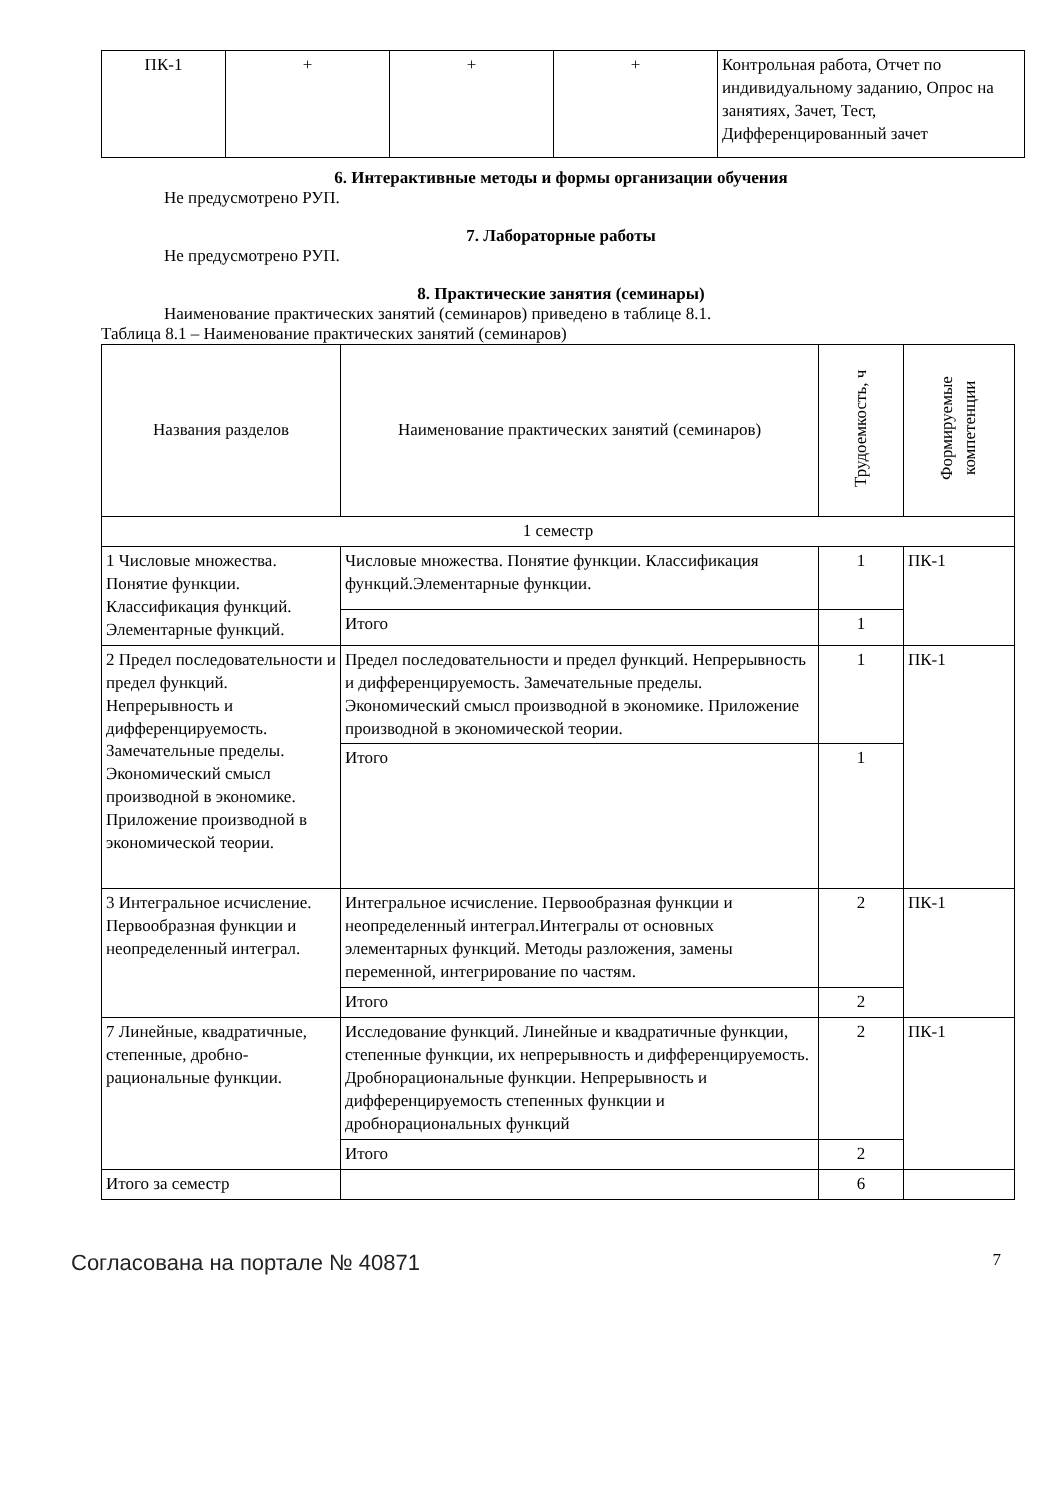| ПК-1 | + | + | + | Контрольная работа, Отчет по индивидуальному заданию, Опрос на занятиях, Зачет, Тест, Дифференцированный зачет |
6. Интерактивные методы и формы организации обучения
Не предусмотрено РУП.
7. Лабораторные работы
Не предусмотрено РУП.
8. Практические занятия (семинары)
Наименование практических занятий (семинаров) приведено в таблице 8.1.
Таблица 8.1 – Наименование практических занятий (семинаров)
| Названия разделов | Наименование практических занятий (семинаров) | Трудоемкость, ч | Формируемые компетенции |
| --- | --- | --- | --- |
| 1 семестр | | | |
| 1 Числовые множества. Понятие функции. Классификация функций. Элементарные функций. | Числовые множества. Понятие функции. Классификация функций.Элементарные функции. | 1 | ПК-1 |
| | Итого | 1 | |
| 2 Предел последовательности и предел функций. Непрерывность и дифференцируемость. Замечательные пределы. Экономический смысл производной в экономике. Приложение производной в экономической теории. | Предел последовательности и предел функций. Непрерывность и дифференцируемость. Замечательные пределы. Экономический смысл производной в экономике. Приложение производной в экономической теории. | 1 | ПК-1 |
| | Итого | 1 | |
| 3 Интегральное исчисление. Первообразная функции и неопределенный интеграл. | Интегральное исчисление. Первообразная функции и неопределенный интеграл.Интегралы от основных элементарных функций. Методы разложения, замены переменной, интегрирование по частям. | 2 | ПК-1 |
| | Итого | 2 | |
| 7 Линейные, квадратичные, степенные, дробно-рациональные функции. | Исследование функций. Линейные и квадратичные функции, степенные функции, их непрерывность и дифференцируемость. Дробнорациональные функции. Непрерывность и дифференцируемость степенных функции и дробнорациональных функций | 2 | ПК-1 |
| | Итого | 2 | |
| Итого за семестр | | 6 | |
Согласована на портале № 40871 7